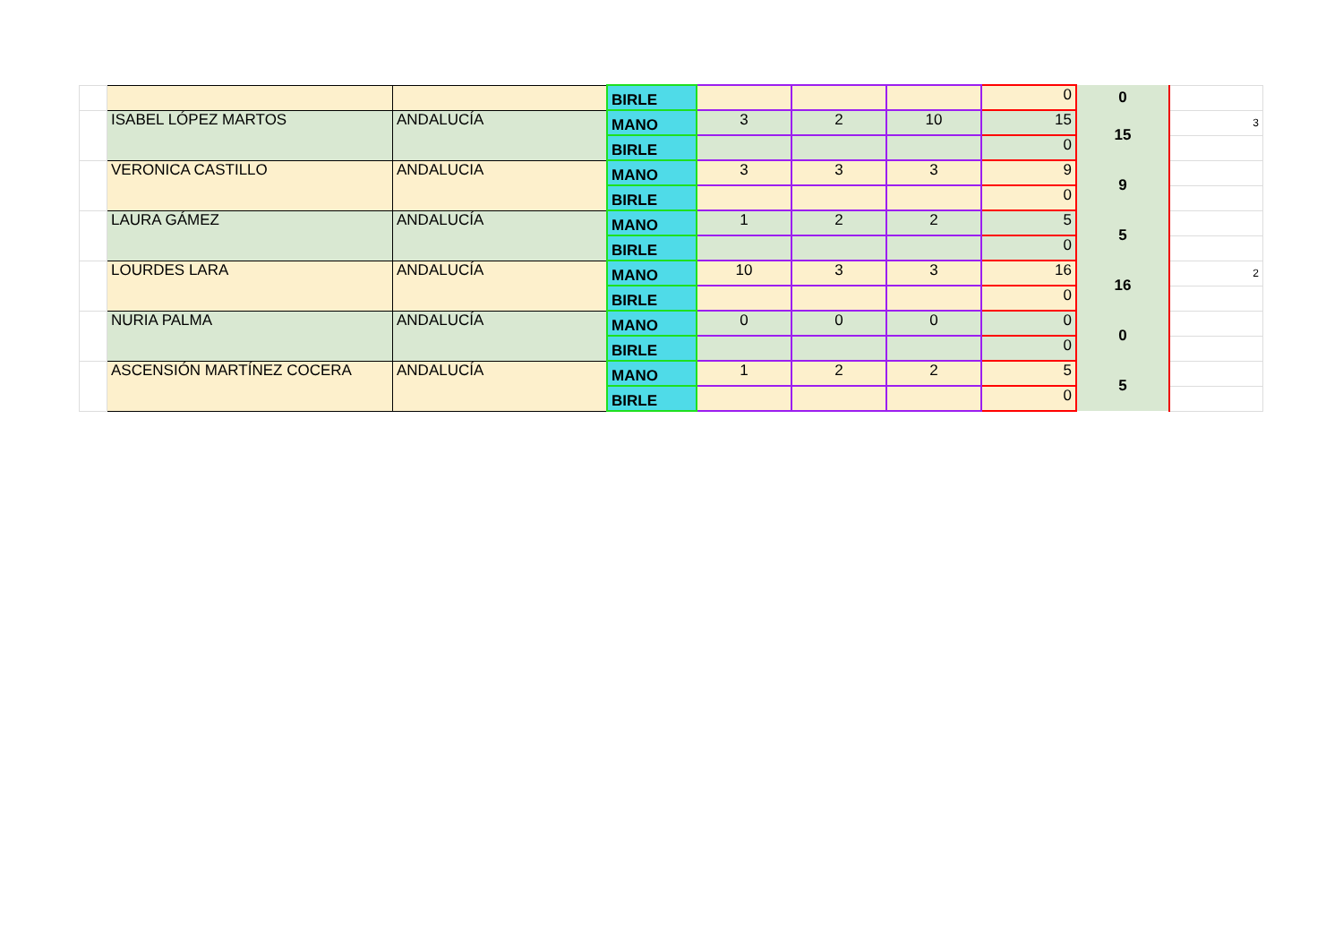| | | | BIRLE | | | | 0 | 0 | |
| | ISABEL LÓPEZ MARTOS | ANDALUCÍA | MANO | 3 | 2 | 10 | 15 | 15 | 3 |
| | | | BIRLE | | | | 0 | | |
| | VERONICA CASTILLO | ANDALUCIA | MANO | 3 | 3 | 3 | 9 | 9 | |
| | | | BIRLE | | | | 0 | | |
| | LAURA GÁMEZ | ANDALUCÍA | MANO | 1 | 2 | 2 | 5 | 5 | |
| | | | BIRLE | | | | 0 | | |
| | LOURDES LARA | ANDALUCÍA | MANO | 10 | 3 | 3 | 16 | 16 | 2 |
| | | | BIRLE | | | | 0 | | |
| | NURIA PALMA | ANDALUCÍA | MANO | 0 | 0 | 0 | 0 | 0 | |
| | | | BIRLE | | | | 0 | | |
| | ASCENSIÓN MARTÍNEZ COCERA | ANDALUCÍA | MANO | 1 | 2 | 2 | 5 | 5 | |
| | | | BIRLE | | | | 0 | | |